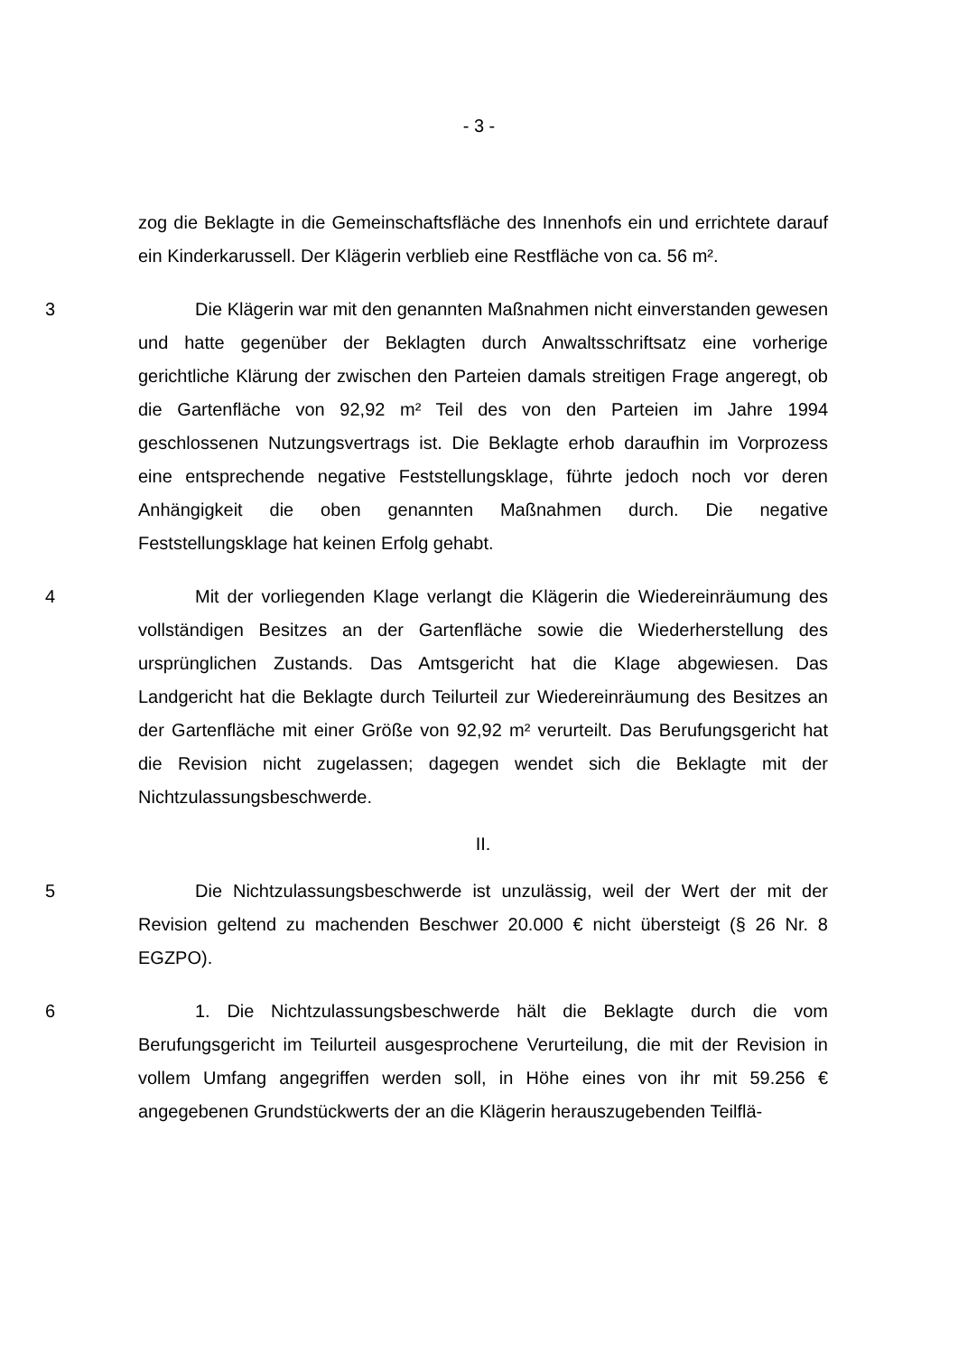- 3 -
zog die Beklagte in die Gemeinschaftsfläche des Innenhofs ein und errichtete darauf ein Kinderkarussell. Der Klägerin verblieb eine Restfläche von ca. 56 m².
3 Die Klägerin war mit den genannten Maßnahmen nicht einverstanden gewesen und hatte gegenüber der Beklagten durch Anwaltsschriftsatz eine vorherige gerichtliche Klärung der zwischen den Parteien damals streitigen Frage angeregt, ob die Gartenfläche von 92,92 m² Teil des von den Parteien im Jahre 1994 geschlossenen Nutzungsvertrags ist. Die Beklagte erhob daraufhin im Vorprozess eine entsprechende negative Feststellungsklage, führte jedoch noch vor deren Anhängigkeit die oben genannten Maßnahmen durch. Die negative Feststellungsklage hat keinen Erfolg gehabt.
4 Mit der vorliegenden Klage verlangt die Klägerin die Wiedereinräumung des vollständigen Besitzes an der Gartenfläche sowie die Wiederherstellung des ursprünglichen Zustands. Das Amtsgericht hat die Klage abgewiesen. Das Landgericht hat die Beklagte durch Teilurteil zur Wiedereinräumung des Besitzes an der Gartenfläche mit einer Größe von 92,92 m² verurteilt. Das Berufungsgericht hat die Revision nicht zugelassen; dagegen wendet sich die Beklagte mit der Nichtzulassungsbeschwerde.
II.
5 Die Nichtzulassungsbeschwerde ist unzulässig, weil der Wert der mit der Revision geltend zu machenden Beschwer 20.000 € nicht übersteigt (§ 26 Nr. 8 EGZPO).
6 1. Die Nichtzulassungsbeschwerde hält die Beklagte durch die vom Berufungsgericht im Teilurteil ausgesprochene Verurteilung, die mit der Revision in vollem Umfang angegriffen werden soll, in Höhe eines von ihr mit 59.256 € angegebenen Grundstückwerts der an die Klägerin herauszugebenden Teilflä-